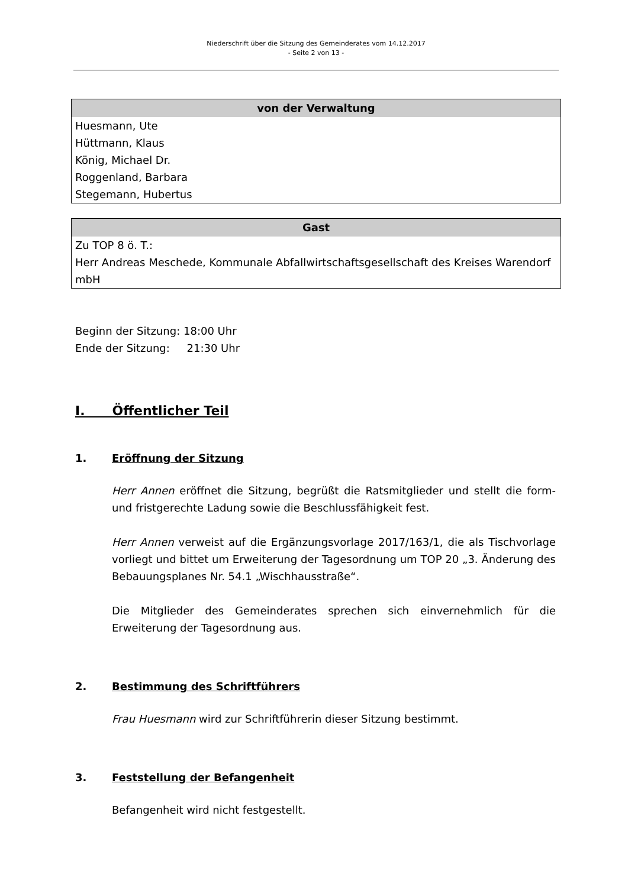Niederschrift über die Sitzung des Gemeinderates vom 14.12.2017
- Seite 2 von 13 -
| von der Verwaltung |
| --- |
| Huesmann, Ute Hüttmann, Klaus König, Michael Dr. Roggenland, Barbara Stegemann, Hubertus |
| Gast |
| --- |
| Zu TOP 8 ö. T.: Herr Andreas Meschede, Kommunale Abfallwirtschaftsgesellschaft des Kreises Warendorf mbH |
Beginn der Sitzung: 18:00 Uhr
Ende der Sitzung: 21:30 Uhr
I. Öffentlicher Teil
1. Eröffnung der Sitzung
Herr Annen eröffnet die Sitzung, begrüßt die Ratsmitglieder und stellt die form- und fristgerechte Ladung sowie die Beschlussfähigkeit fest.
Herr Annen verweist auf die Ergänzungsvorlage 2017/163/1, die als Tischvorlage vorliegt und bittet um Erweiterung der Tagesordnung um TOP 20 „3. Änderung des Bebauungsplanes Nr. 54.1 „Wischhausstraße“.
Die Mitglieder des Gemeinderates sprechen sich einvernehmlich für die Erweiterung der Tagesordnung aus.
2. Bestimmung des Schriftführers
Frau Huesmann wird zur Schriftführerin dieser Sitzung bestimmt.
3. Feststellung der Befangenheit
Befangenheit wird nicht festgestellt.